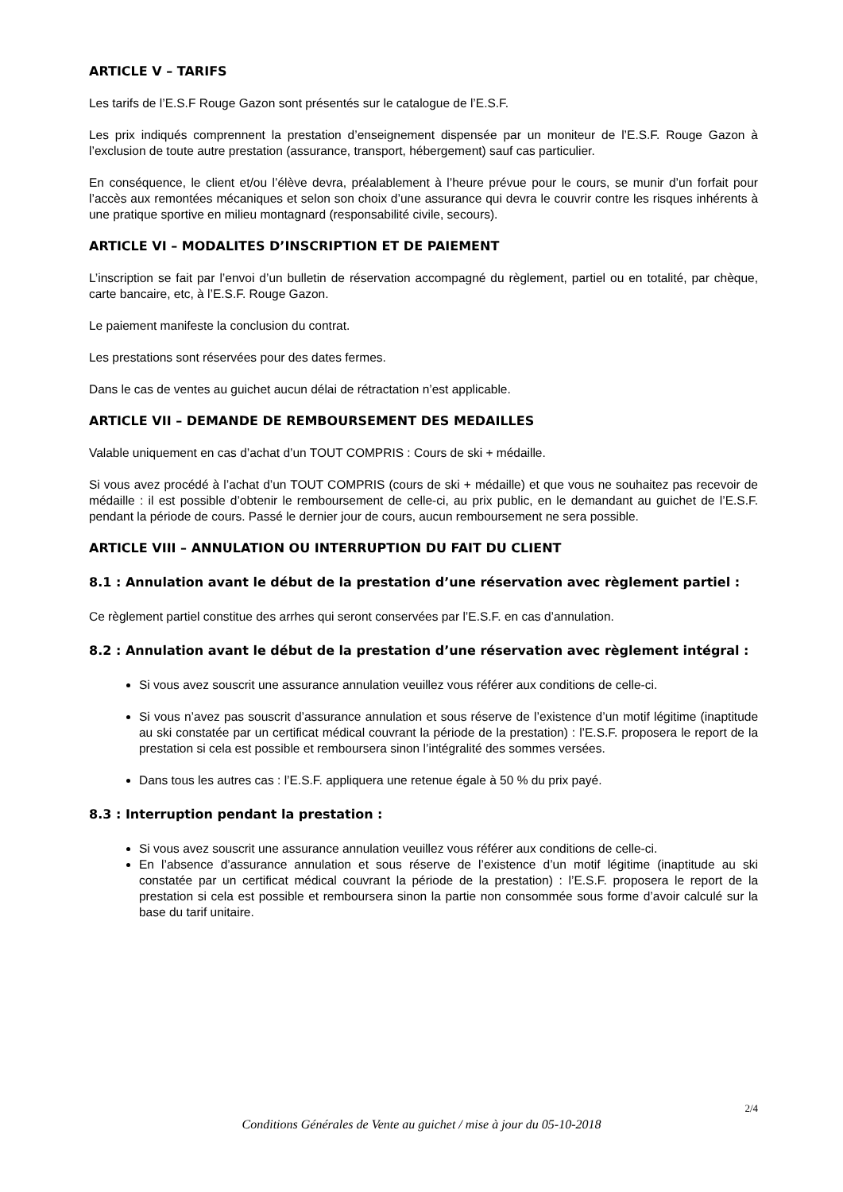ARTICLE V – TARIFS
Les tarifs de l’E.S.F Rouge Gazon sont présentés sur le catalogue de l’E.S.F.
Les prix indiqués comprennent la prestation d’enseignement dispensée par un moniteur de l’E.S.F. Rouge Gazon à l’exclusion de toute autre prestation (assurance, transport, hébergement) sauf cas particulier.
En conséquence, le client et/ou l’élève devra, préalablement à l’heure prévue pour le cours, se munir d’un forfait pour l’accès aux remontées mécaniques et selon son choix d’une assurance qui devra le couvrir contre les risques inhérents à une pratique sportive en milieu montagnard (responsabilité civile, secours).
ARTICLE VI – MODALITES D’INSCRIPTION ET DE PAIEMENT
L’inscription se fait par l’envoi d’un bulletin de réservation accompagné du règlement, partiel ou en totalité, par chèque, carte bancaire, etc, à l’E.S.F. Rouge Gazon.
Le paiement manifeste la conclusion du contrat.
Les prestations sont réservées pour des dates fermes.
Dans le cas de ventes au guichet aucun délai de rétractation n’est applicable.
ARTICLE VII – DEMANDE DE REMBOURSEMENT DES MEDAILLES
Valable uniquement en cas d’achat d’un TOUT COMPRIS : Cours de ski + médaille.
Si vous avez procédé à l’achat d’un TOUT COMPRIS (cours de ski + médaille) et que vous ne souhaitez pas recevoir de médaille : il est possible d’obtenir le remboursement de celle-ci, au prix public, en le demandant au guichet de l’E.S.F. pendant la période de cours. Passé le dernier jour de cours, aucun remboursement ne sera possible.
ARTICLE VIII – ANNULATION OU INTERRUPTION DU FAIT DU CLIENT
8.1 : Annulation avant le début de la prestation d’une réservation avec règlement partiel :
Ce règlement partiel constitue des arrhes qui seront conservées par l’E.S.F. en cas d’annulation.
8.2 : Annulation avant le début de la prestation d’une réservation avec règlement intégral :
Si vous avez souscrit une assurance annulation veuillez vous référer aux conditions de celle-ci.
Si vous n’avez pas souscrit d’assurance annulation et sous réserve de l’existence d’un motif légitime (inaptitude au ski constatée par un certificat médical couvrant la période de la prestation) : l’E.S.F. proposera le report de la prestation si cela est possible et remboursera sinon l’intégralité des sommes versées.
Dans tous les autres cas : l’E.S.F. appliquera une retenue égale à 50 % du prix payé.
8.3 : Interruption pendant la prestation :
Si vous avez souscrit une assurance annulation veuillez vous référer aux conditions de celle-ci.
En l’absence d’assurance annulation et sous réserve de l’existence d’un motif légitime (inaptitude au ski constatée par un certificat médical couvrant la période de la prestation) : l’E.S.F. proposera le report de la prestation si cela est possible et remboursera sinon la partie non consommée sous forme d’avoir calculé sur la base du tarif unitaire.
2/4
Conditions Générales de Vente au guichet / mise à jour du 05-10-2018